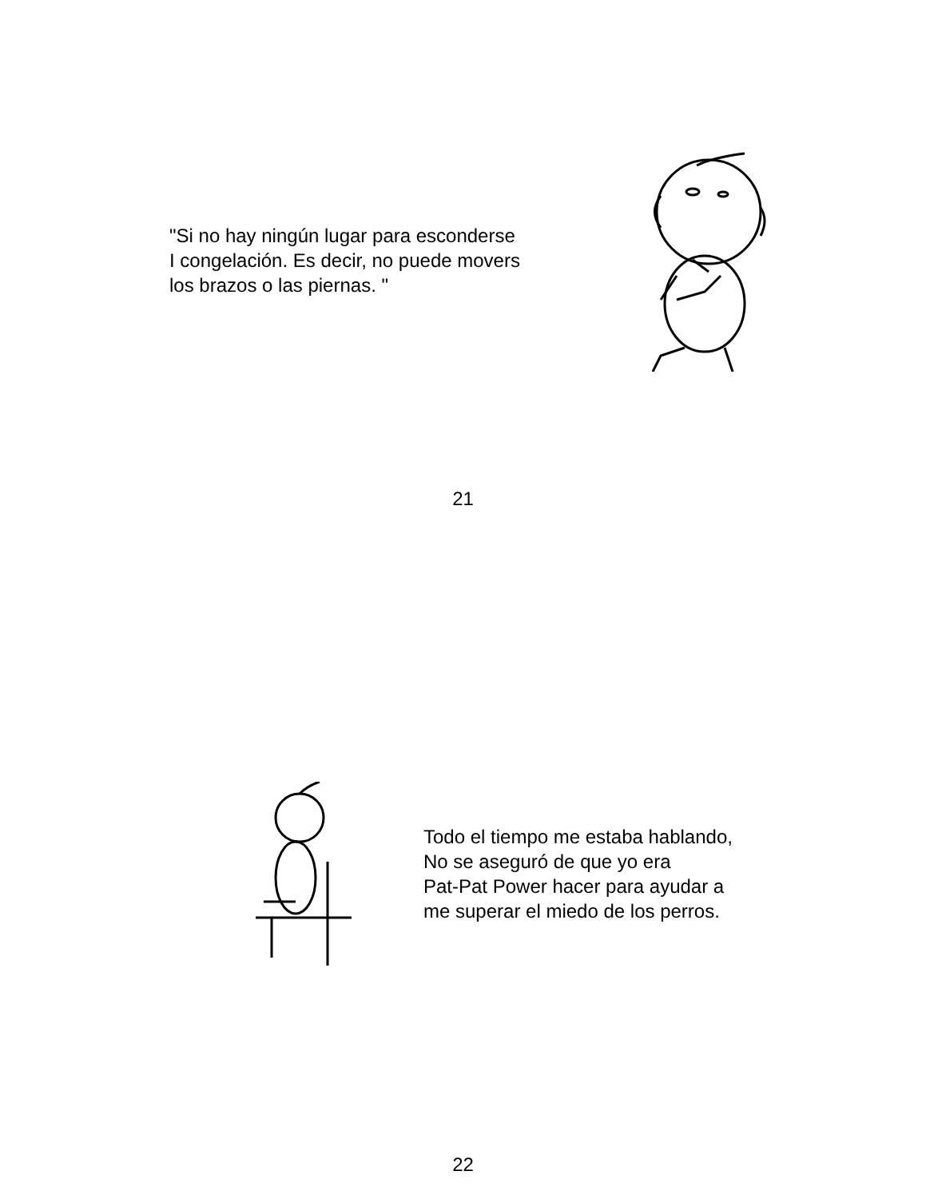"Si no hay ningún lugar para esconderse
I congelación. Es decir, no puede movers
los brazos o las piernas. "
21
Todo el tiempo me estaba hablando,
No se aseguró de que yo era
Pat-Pat Power hacer para ayudar a
me superar el miedo de los perros.
22